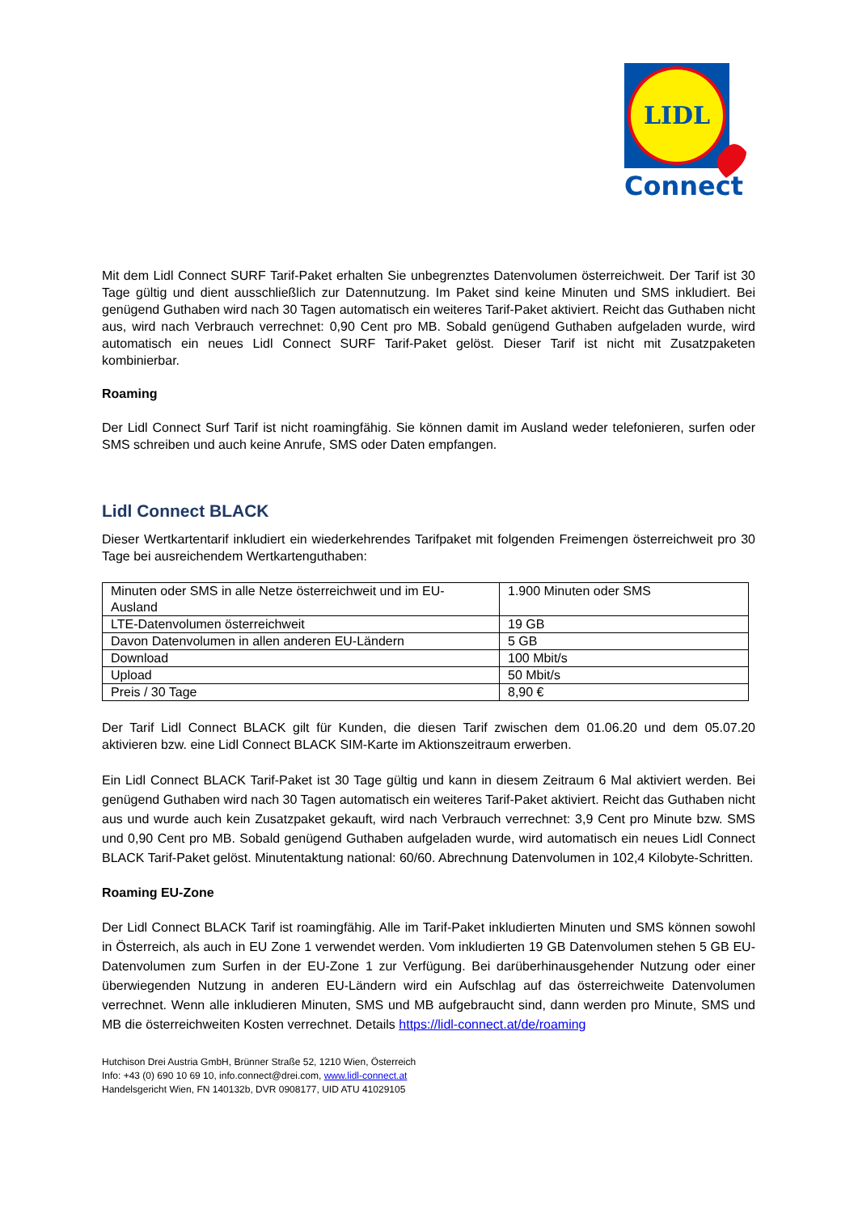LIDL
Connect
Mit dem Lidl Connect SURF Tarif-Paket erhalten Sie unbegrenztes Datenvolumen österreichweit. Der Tarif ist 30 Tage gültig und dient ausschließlich zur Datennutzung. Im Paket sind keine Minuten und SMS inkludiert. Bei genügend Guthaben wird nach 30 Tagen automatisch ein weiteres Tarif-Paket aktiviert. Reicht das Guthaben nicht aus, wird nach Verbrauch verrechnet: 0,90 Cent pro MB. Sobald genügend Guthaben aufgeladen wurde, wird automatisch ein neues Lidl Connect SURF Tarif-Paket gelöst. Dieser Tarif ist nicht mit Zusatzpaketen kombinierbar.
Roaming
Der Lidl Connect Surf Tarif ist nicht roamingfähig. Sie können damit im Ausland weder telefonieren, surfen oder SMS schreiben und auch keine Anrufe, SMS oder Daten empfangen.
Lidl Connect BLACK
Dieser Wertkartentarif inkludiert ein wiederkehrendes Tarifpaket mit folgenden Freimengen österreichweit pro 30 Tage bei ausreichendem Wertkartenguthaben:
| Minuten oder SMS in alle Netze österreichweit und im EU-Ausland | 1.900 Minuten oder SMS |
| LTE-Datenvolumen österreichweit | 19 GB |
| Davon Datenvolumen in allen anderen EU-Ländern | 5 GB |
| Download | 100 Mbit/s |
| Upload | 50 Mbit/s |
| Preis / 30 Tage | 8,90 € |
Der Tarif Lidl Connect BLACK gilt für Kunden, die diesen Tarif zwischen dem 01.06.20 und dem 05.07.20 aktivieren bzw. eine Lidl Connect BLACK SIM-Karte im Aktionszeitraum erwerben.
Ein Lidl Connect BLACK Tarif-Paket ist 30 Tage gültig und kann in diesem Zeitraum 6 Mal aktiviert werden. Bei genügend Guthaben wird nach 30 Tagen automatisch ein weiteres Tarif-Paket aktiviert. Reicht das Guthaben nicht aus und wurde auch kein Zusatzpaket gekauft, wird nach Verbrauch verrechnet: 3,9 Cent pro Minute bzw. SMS und 0,90 Cent pro MB. Sobald genügend Guthaben aufgeladen wurde, wird automatisch ein neues Lidl Connect BLACK Tarif-Paket gelöst. Minutentaktung national: 60/60. Abrechnung Datenvolumen in 102,4 Kilobyte-Schritten.
Roaming EU-Zone
Der Lidl Connect BLACK Tarif ist roamingfähig. Alle im Tarif-Paket inkludierten Minuten und SMS können sowohl in Österreich, als auch in EU Zone 1 verwendet werden. Vom inkludierten 19 GB Datenvolumen stehen 5 GB EU-Datenvolumen zum Surfen in der EU-Zone 1 zur Verfügung. Bei darüberhinausgehender Nutzung oder einer überwiegenden Nutzung in anderen EU-Ländern wird ein Aufschlag auf das österreichweite Datenvolumen verrechnet. Wenn alle inkludieren Minuten, SMS und MB aufgebraucht sind, dann werden pro Minute, SMS und MB die österreichweiten Kosten verrechnet. Details https://lidl-connect.at/de/roaming
Hutchison Drei Austria GmbH, Brünner Straße 52, 1210 Wien, Österreich
Info: +43 (0) 690 10 69 10, info.connect@drei.com, www.lidl-connect.at
Handelsgericht Wien, FN 140132b, DVR 0908177, UID ATU 41029105